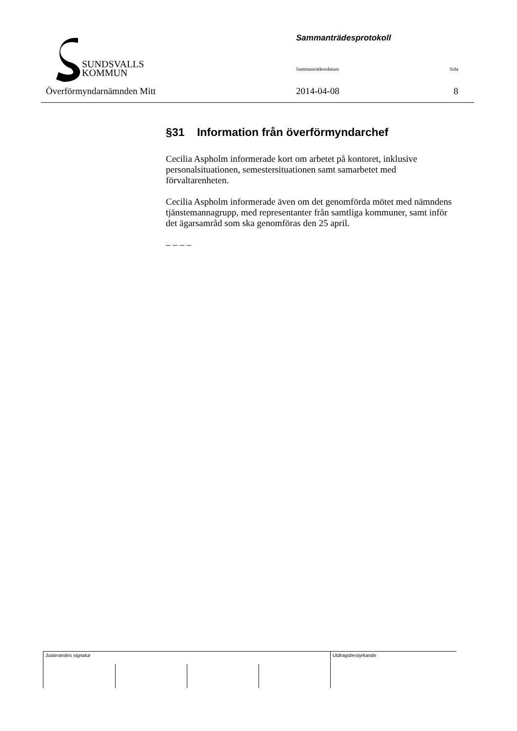Sammanträdesprotokoll
SUNDSVALLS
KOMMUN
Sammanträdessdatum Sida
Överförmyndarnämnden Mitt 2014-04-08 8
§31 Information från överförmyndarchef
Cecilia Aspholm informerade kort om arbetet på kontoret, inklusive personalsituationen, semestersituationen samt samarbetet med förvaltarenheten.
Cecilia Aspholm informerade även om det genomförda mötet med nämndens tjänstemannagrupp, med representanter från samtliga kommuner, samt inför det ägarsamråd som ska genomföras den 25 april.
– – – –
Justerandes signatur Utdragsbestyrkande